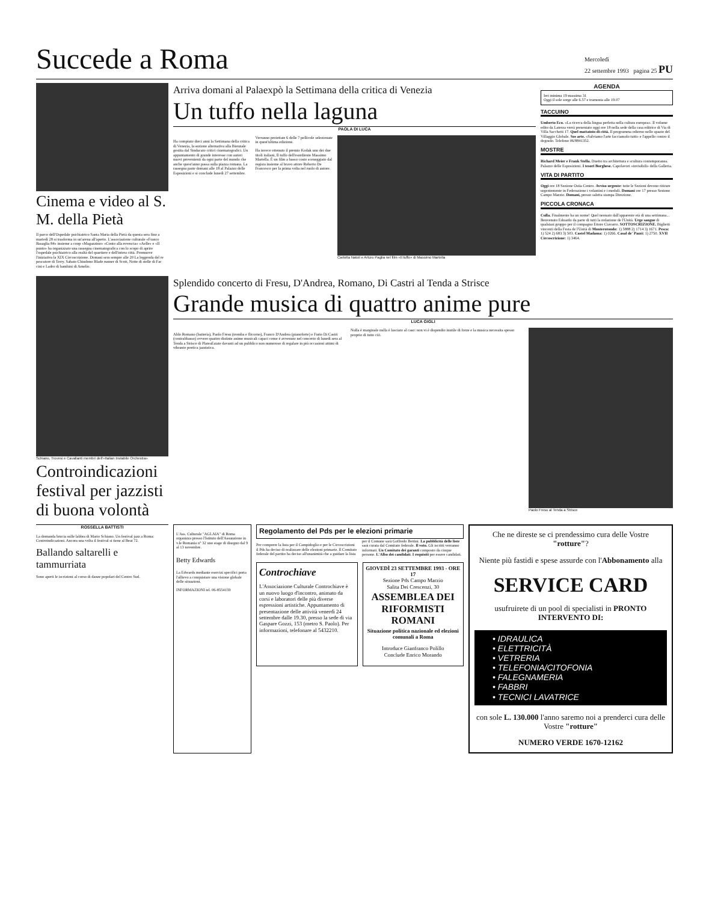Succede a Roma
Mercoledì
22 settembre 1993 pagina 25 PU
Cinema e video al S. M. della Pietà
Il parco dell'Ospedale psichiatrico Santa Maria della Pietà da questa sera fino a martedì 28 si trasforma in un'arena all'aperto. L'associazione culturale «Franco Basaglia 84» insieme a coop «Magazzino» «Conto alla rovescia» «Aelle» e «Il punto» ha organizzato una rassegna cinematografica con lo scopo di aprire l'ospedale psichiatrico alla realtà del quartiere e dell'intera città. Promuove l'iniziativa la XIX Circoscrizione. Domani sera sempre alle 20 La leggenda del re pescatore di Terry. Sabato Chiudono Blade runner di Scott, Notte di stelle di Fac cini e Ladro di bambini di Amelio.
Arriva domani al Palaexpò la Settimana della critica di Venezia
Un tuffo nella laguna
PAOLA DI LUCA
Ha compiuto dieci anni la Settimana della critica di Venezia, la sezione alternativa alla Biennale gestita dal Sindacato critici cinematografici. Un appuntamento di grande interesse con autori nuovi provenienti da ogni parte del mondo che anche quest'anno passa sulla piazza romana. La rassegna parte domani alle 18 al Palazzo delle Esposizioni e si conclude lunedì 27 settembre. Verranno proiettate 6 delle 7 pellicole selezionate in quest'ultima edizione.
Ha invece ottenuto il premio Kodak uno dei due titoli italiani, Il tuffo dell'esordiente Massimo Martella. È un film a basso costo sceneggiato dal regista insieme al bravo attore Roberto De Francesco per la prima volta nel ruolo di autore.
Carlotta Natoli e Arturo Paglia nel film «Il tuffo» di Massimo Martella
AGENDA
Ieri minima 19 massima 31
Oggi il sole sorge alle 6.57 e tramonta alle 19.07
TACCUINO
Umberto Eco. «La ricerca della lingua perfetta nella cultura europea». Il volume edito da Laterza verrà presentato oggi ore 18 nella sede della casa editrice di Via di Villa Sacchetti 17. Quel mattatoio di città. Il programma odierno nello spazio del Villaggio Globale. Sos arte. «Salviamo l'arte facciamolo tutti» e l'appello contro il degrado. Telefono 06/8841352.
MOSTRE
Richard Meier e Frank Stella. Duetto tra architettura e scultura contemporanea. Palazzo delle Esposizioni. I tesori Borghese. Capolavori «invisibili» della Galleria.
VITA DI PARTITO
Oggi ore 18 Sezione Ostia Centro. Avviso urgente: tutte le Sezioni devono ritirare urgentemente in Federazione i volantini e i moduli. Domani ore 17 presso Sezione Campo Marzio. Domani, presso saletta stampa Direzione.
PICCOLA CRONACA
Culla. Finalmente ha un nome! Quel neonato dall'apparente età di una settimana... Benvenuto Edoardo da parte di tutti la redazione de l'Unità. Urge sangue di qualsiasi gruppo per il compagno Ettore Ciavarro. SOTTOSCRIZIONE. Biglietti vincenti della Festa de l'Unità di Monterotondo: 1) 5888 2) 1714 3) 1671. Pesca: 1) 524 2) 683 3) 503. Castel Madama: 1) 0266. Casal de' Pazzi: 1) 2750. XVII Circoscrizione: 1) 3464.
Schiano, Trovesi e Cavallanti membri dell'«Italian Instabile Orchestra»
Controindicazioni festival per jazzisti di buona volontà
Splendido concerto di Fresu, D'Andrea, Romano, Di Castri al Tenda a Strisce
Grande musica di quattro anime pure
LUCA GIGLI
Aldo Romano (batteria), Paolo Fresu (tromba e flicorno), Franco D'Andrea (pianoforte) e Furio Di Castri (contrabbasso) ovvero quattro distinte anime musicali capaci come è avvenuto nel concerto di lunedì sera al Tenda a Strisce di PlateaEstate davanti ad un pubblico non numeroso di regalare in più occasioni attimi di vibrante poetica jazzistica.
Nulla è marginale nulla è lasciato al caso: non vi è dispendio inutile di forze e la musica necessita spesso proprio di tutto ciò.
Paolo Fresu al Tenda a Strisce
ROSSELLA BATTISTI
La domanda brucia sulle labbra di Mario Schiano. Un festival jazz a Roma: Controindicazioni. Ancora una volta il festival si tiene al Beat 72.
Ballando saltarelli e tammurriata
Sono aperti le iscrizioni al corso di danze popolari del Centro Sud.
L'Ass. Culturale "AGLAIA" di Roma organizza presso l'Istituto dell'Assunzione in v.le Romania n° 32 uno stage di disegno dal 9 al 13 novembre.
Betty Edwards
La Edwards mediante esercizi specifici porta l'allievo a conquistare una visione globale delle situazioni.
INFORMAZIONI tel. 06-8554159
Regolamento del Pds per le elezioni primarie
Per comporre la lista per il Campidoglio e per le Circoscrizioni il Pds ha deciso di realizzare delle elezioni primarie. Il Comitato federale del partito ha deciso all'unanimità che a guidare la lista per il Comune sarà Goffredo Bettini. La pubblicità delle liste sarà curata dal Comitato federale. Il voto. Gli iscritti verranno informati. Un Comitato dei garanti composto da cinque persone. L'Albo dei candidati. I requisiti per essere candidati.
Controchiave
L'Associazione Culturale Controchiave è un nuovo luogo d'incontro, animato da corsi e laboratori delle più diverse espressioni artistiche. Appuntamento di presentazione delle attività venerdì 24 settembre dalle 19.30, presso la sede di via Gaspare Gozzi, 153 (metro S. Paolo). Per informazioni, telefonare al 5432210.
GIOVEDÌ 23 SETTEMBRE 1993 - ORE 17
Sezione Pds Campo Marzio
Salita Dei Crescenzi, 30
ASSEMBLEA DEI RIFORMISTI ROMANI
Situazione politica nazionale ed elezioni comunali a Roma
Introduce Gianfranco Polillo
Conclude Enrico Morando
Che ne direste se ci prendessimo cura delle Vostre "rotture"?
Niente più fastidi e spese assurde con l'Abbonamento alla
SERVICE CARD
usufruirete di un pool di specialisti in PRONTO INTERVENTO DI:
• IDRAULICA
• ELETTRICITÀ
• VETRERIA
• TELEFONIA/CITOFONIA
• FALEGNAMERIA
• FABBRI
• TECNICI LAVATRICE
con sole L. 130.000 l'anno saremo noi a prenderci cura delle Vostre "rotture"
NUMERO VERDE 1670-12162